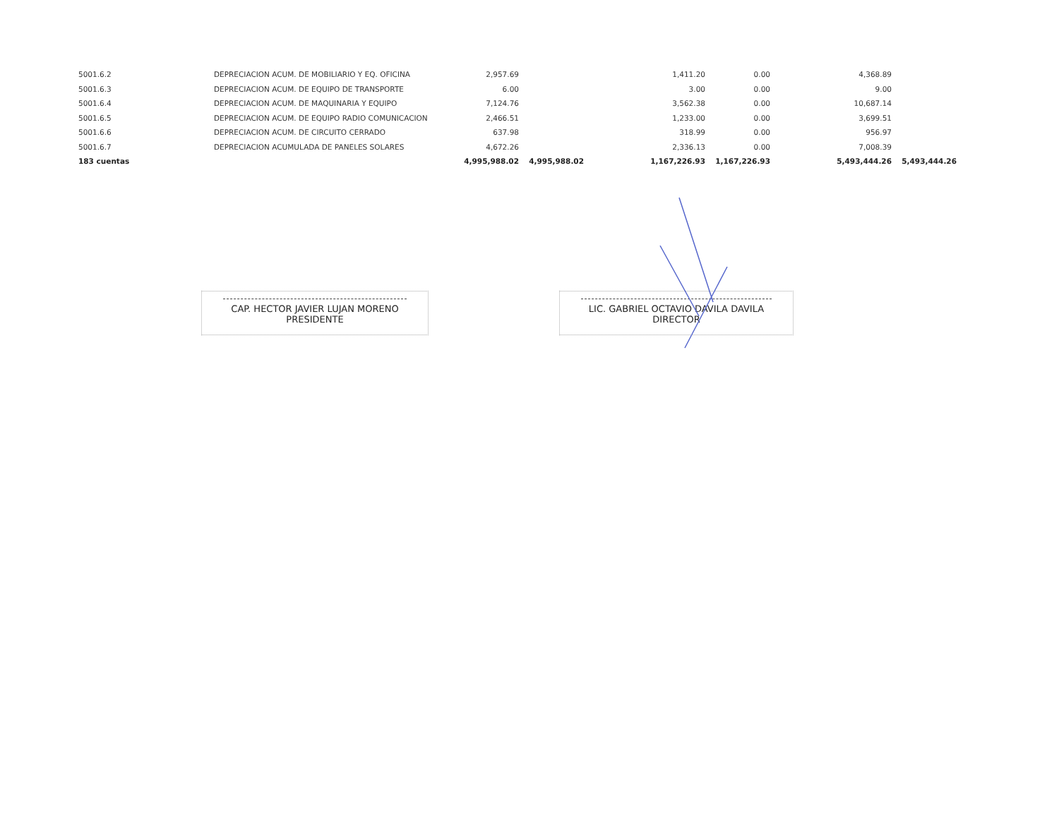| 5001.6.2 | DEPRECIACION ACUM. DE MOBILIARIO Y EQ. OFICINA | 2,957.69 | | 1,411.20 | 0.00 | 4,368.89 | |
| 5001.6.3 | DEPRECIACION ACUM. DE EQUIPO DE TRANSPORTE | 6.00 | | 3.00 | 0.00 | 9.00 | |
| 5001.6.4 | DEPRECIACION ACUM. DE MAQUINARIA Y EQUIPO | 7,124.76 | | 3,562.38 | 0.00 | 10,687.14 | |
| 5001.6.5 | DEPRECIACION ACUM. DE EQUIPO RADIO COMUNICACION | 2,466.51 | | 1,233.00 | 0.00 | 3,699.51 | |
| 5001.6.6 | DEPRECIACION ACUM. DE CIRCUITO CERRADO | 637.98 | | 318.99 | 0.00 | 956.97 | |
| 5001.6.7 | DEPRECIACION ACUMULADA DE PANELES SOLARES | 4,672.26 | | 2,336.13 | 0.00 | 7,008.39 | |
| 183 cuentas | | 4,995,988.02 | 4,995,988.02 | 1,167,226.93 | 1,167,226.93 | 5,493,444.26 | 5,493,444.26 |
CAP. HECTOR JAVIER LUJAN MORENO
PRESIDENTE
LIC. GABRIEL OCTAVIO DAVILA DAVILA
DIRECTOR